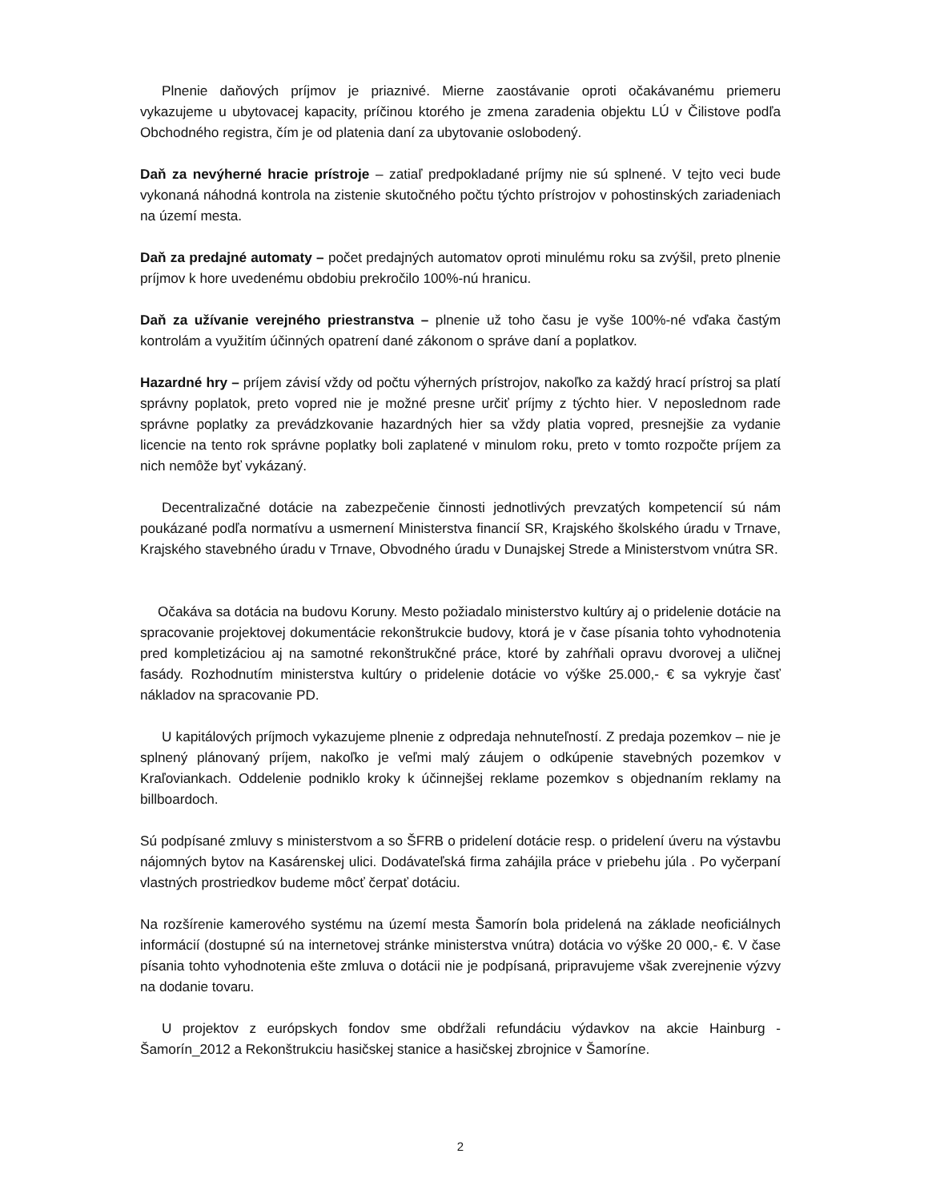Plnenie daňových príjmov je priaznivé. Mierne zaostávanie oproti očakávanému priemeru vykazujeme u ubytovacej kapacity, príčinou ktorého je zmena zaradenia objektu LÚ v Čilistove podľa Obchodného registra, čím je od platenia daní za ubytovanie oslobodený.
Daň za nevýherné hracie prístroje – zatiaľ predpokladané príjmy nie sú splnené. V tejto veci bude vykonaná náhodná kontrola na zistenie skutočného počtu týchto prístrojov v pohostinských zariadeniach na území mesta.
Daň za predajné automaty – počet predajných automatov oproti minulému roku sa zvýšil, preto plnenie príjmov k hore uvedenému obdobiu prekročilo 100%-nú hranicu.
Daň za užívanie verejného priestranstva – plnenie už toho času je vyše 100%-né vďaka častým kontrolám a využitím účinných opatrení dané zákonom o správe daní a poplatkov.
Hazardné hry – príjem závisí vždy od počtu výherných prístrojov, nakoľko za každý hrací prístroj sa platí správny poplatok, preto vopred nie je možné presne určiť príjmy z týchto hier. V neposlednom rade správne poplatky za prevádzkovanie hazardných hier sa vždy platia vopred, presnejšie za vydanie licencie na tento rok správne poplatky boli zaplatené v minulom roku, preto v tomto rozpočte príjem za nich nemôže byť vykázaný.
Decentralizačné dotácie na zabezpečenie činnosti jednotlivých prevzatých kompetencií sú nám poukázané podľa normatívu a usmernení Ministerstva financií SR, Krajského školského úradu v Trnave, Krajského stavebného úradu v Trnave, Obvodného úradu v Dunajskej Strede a Ministerstvom vnútra SR.
Očakáva sa dotácia na budovu Koruny. Mesto požiadalo ministerstvo kultúry aj o pridelenie dotácie na spracovanie projektovej dokumentácie rekonštrukcie budovy, ktorá je v čase písania tohto vyhodnotenia pred kompletizáciou aj na samotné rekonštrukčné práce, ktoré by zahŕňali opravu dvorovej a uličnej fasády. Rozhodnutím ministerstva kultúry o pridelenie dotácie vo výške 25.000,- € sa vykryje časť nákladov na spracovanie PD.
U kapitálových príjmoch vykazujeme plnenie z odpredaja nehnuteľností. Z predaja pozemkov – nie je splnený plánovaný príjem, nakoľko je veľmi malý záujem o odkúpenie stavebných pozemkov v Kraľoviankach. Oddelenie podniklo kroky k účinnejšej reklame pozemkov s objednaním reklamy na billboardoch.
Sú podpísané zmluvy s ministerstvom a so ŠFRB o pridelení dotácie resp. o pridelení úveru na výstavbu nájomných bytov na Kasárenskej ulici. Dodávateľská firma zahájila práce v priebehu júla . Po vyčerpaní vlastných prostriedkov budeme môcť čerpať dotáciu.
Na rozšírenie kamerového systému na území mesta Šamorín bola pridelená na základe neoficiálnych informácií (dostupné sú na internetovej stránke ministerstva vnútra) dotácia vo výške 20 000,- €. V čase písania tohto vyhodnotenia ešte zmluva o dotácii nie je podpísaná, pripravujeme však zverejnenie výzvy na dodanie tovaru.
U projektov z európskych fondov sme obdŕžali refundáciu výdavkov na akcie Hainburg - Šamorín_2012 a Rekonštrukciu hasičskej stanice a hasičskej zbrojnice v Šamoríne.
2